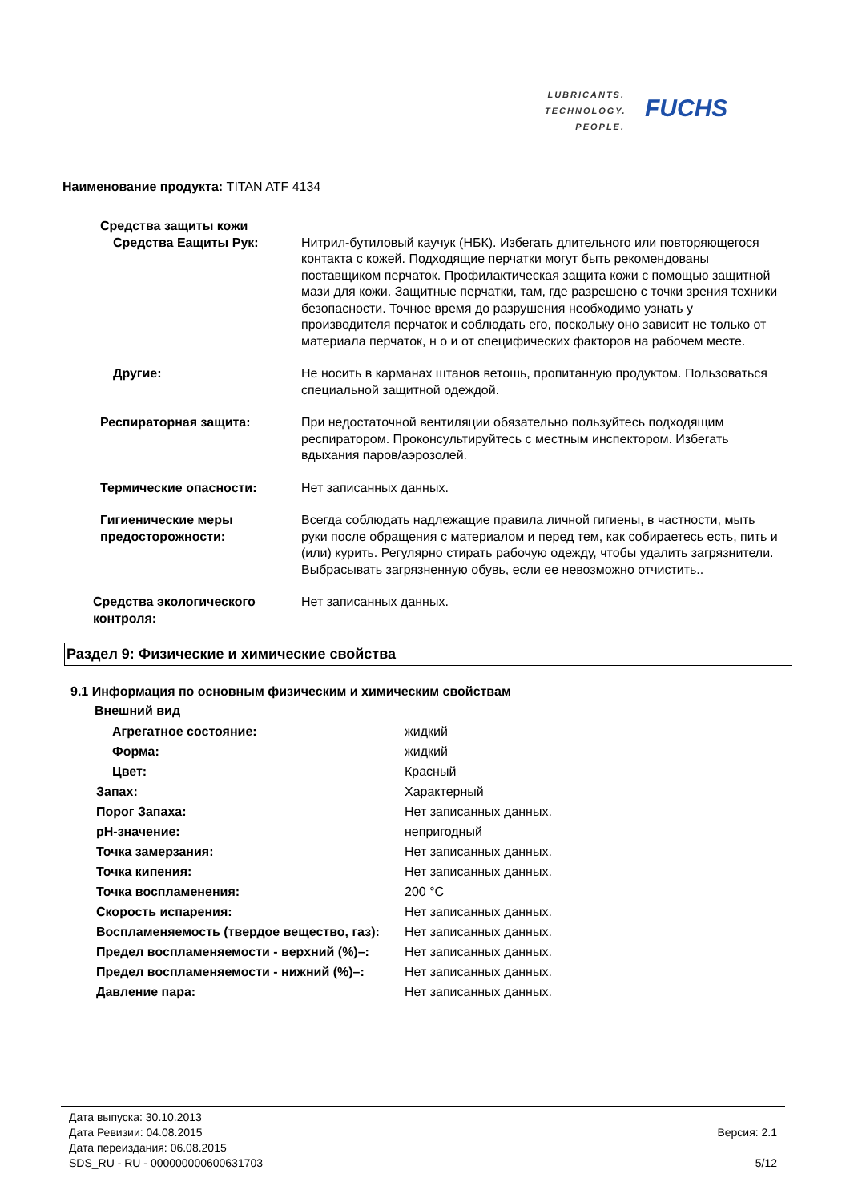LUBRICANTS.
TECHNOLOGY.
PEOPLE.
FUCHS
Наименование продукта: TITAN ATF 4134
Средства защиты кожи
Средства Еащиты Рук: Нитрил-бутиловый каучук (НБК). Избегать длительного или повторяющегося контакта с кожей. Подходящие перчатки могут быть рекомендованы поставщиком перчаток. Профилактическая защита кожи с помощью защитной мази для кожи. Защитные перчатки, там, где разрешено с точки зрения техники безопасности. Точное время до разрушения необходимо узнать у производителя перчаток и соблюдать его, поскольку оно зависит не только от материала перчаток, н о и от специфических факторов на рабочем месте.
Другие: Не носить в карманах штанов ветошь, пропитанную продуктом. Пользоваться специальной защитной одеждой.
Респираторная защита: При недостаточной вентиляции обязательно пользуйтесь подходящим респиратором. Проконсультируйтесь с местным инспектором. Избегать вдыхания паров/аэрозолей.
Термические опасности: Нет записанных данных.
Гигиенические меры предосторожности:
Всегда соблюдать надлежащие правила личной гигиены, в частности, мыть руки после обращения с материалом и перед тем, как собираетесь есть, пить и (или) курить. Регулярно стирать рабочую одежду, чтобы удалить загрязнители. Выбрасывать загрязненную обувь, если ее невозможно отчистить..
Средства экологического контроля:
Нет записанных данных.
Раздел 9: Физические и химические свойства
9.1 Информация по основным физическим и химическим свойствам
Внешний вид
Агрегатное состояние: жидкий
Форма: жидкий
Цвет: Красный
Запах: Характерный
Порог Запаха: Нет записанных данных.
pH-значение: непригодный
Точка замерзания: Нет записанных данных.
Точка кипения: Нет записанных данных.
Точка воспламенения: 200 °C
Скорость испарения: Нет записанных данных.
Воспламеняемость (твердое вещество, газ):
Нет записанных данных.
Предел воспламеняемости - верхний (%)–: Нет записанных данных.
Предел воспламеняемости - нижний (%)–: Нет записанных данных.
Давление пара: Нет записанных данных.
Дата выпуска: 30.10.2013
Дата Ревизии: 04.08.2015
Дата переиздания: 06.08.2015
SDS_RU - RU - 000000000600631703
Версия: 2.1
5/12